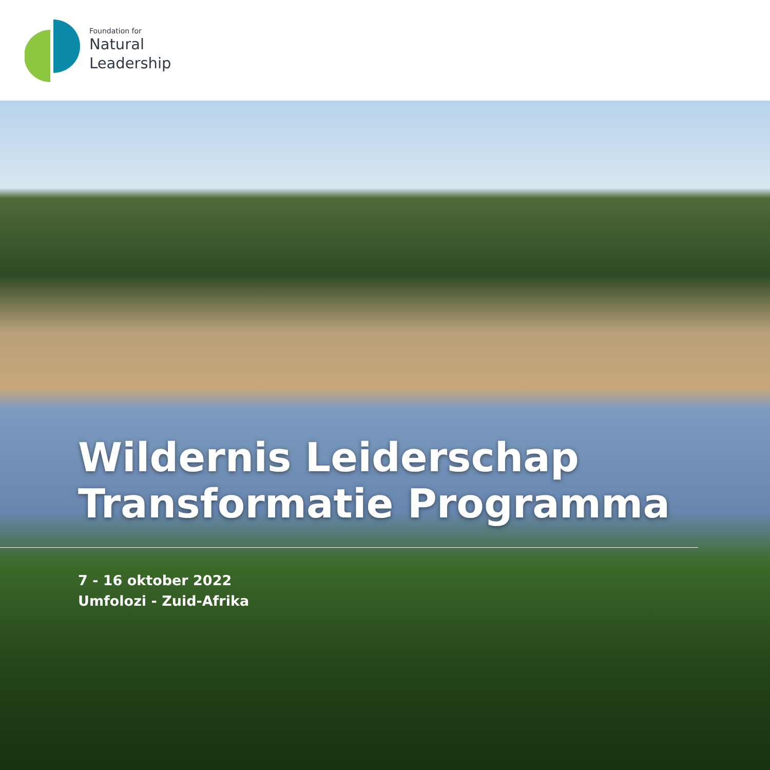Foundation for
Natural
Leadership
Wildernis Leiderschap
Transformatie Programma
7 - 16 oktober 2022
Umfolozi - Zuid-Afrika